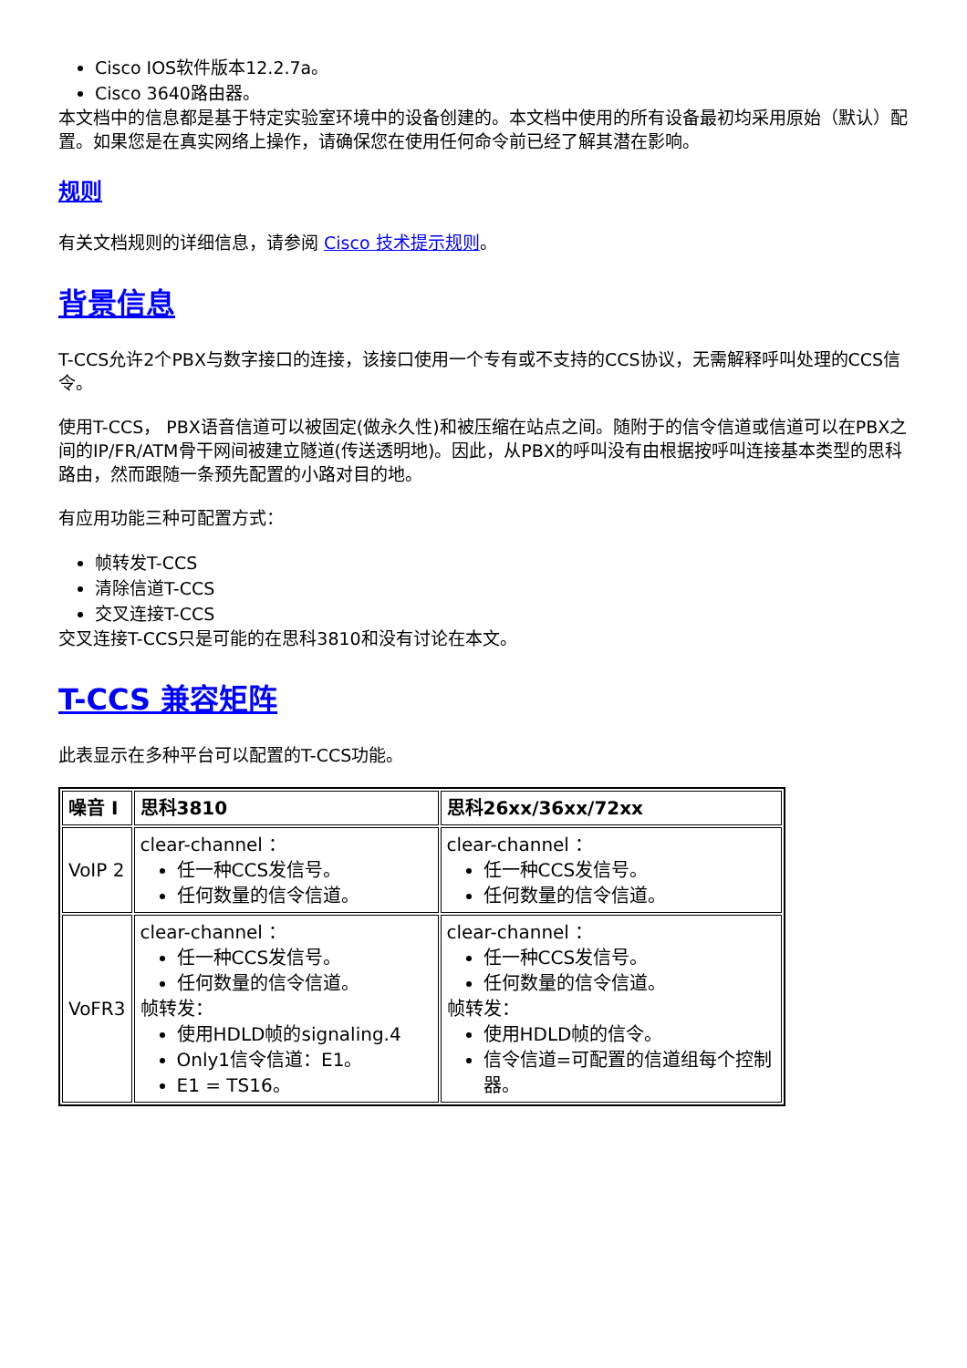Cisco IOS软件版本12.2.7a。
Cisco 3640路由器。
本文档中的信息都是基于特定实验室环境中的设备创建的。本文档中使用的所有设备最初均采用原始（默认）配置。如果您是在真实网络上操作，请确保您在使用任何命令前已经了解其潜在影响。
规则
有关文档规则的详细信息，请参阅 Cisco 技术提示规则。
背景信息
T-CCS允许2个PBX与数字接口的连接，该接口使用一个专有或不支持的CCS协议，无需解释呼叫处理的CCS信令。
使用T-CCS， PBX语音信道可以被固定(做永久性)和被压缩在站点之间。随附于的信令信道或信道可以在PBX之间的IP/FR/ATM骨干网间被建立隧道(传送透明地)。因此，从PBX的呼叫没有由根据按呼叫连接基本类型的思科路由，然而跟随一条预先配置的小路对目的地。
有应用功能三种可配置方式：
帧转发T-CCS
清除信道T-CCS
交叉连接T-CCS
交叉连接T-CCS只是可能的在思科3810和没有讨论在本文。
T-CCS 兼容矩阵
此表显示在多种平台可以配置的T-CCS功能。
| 噪音 Ⅰ | 思科3810 | 思科26xx/36xx/72xx |
| --- | --- | --- |
| VoIP 2 | clear-channel ： 任一种CCS发信号。 任何数量的信令信道。 | clear-channel ： 任一种CCS发信号。 任何数量的信令信道。 |
| VoFR3 | clear-channel ： 任一种CCS发信号。 任何数量的信令信道。 帧转发： 使用HDLD帧的signaling.4 Only1信令信道：E1。 E1 = TS16。 | clear-channel ： 任一种CCS发信号。 任何数量的信令信道。 帧转发： 使用HDLD帧的信令。 信令信道=可配置的信道组每个控制器。 |